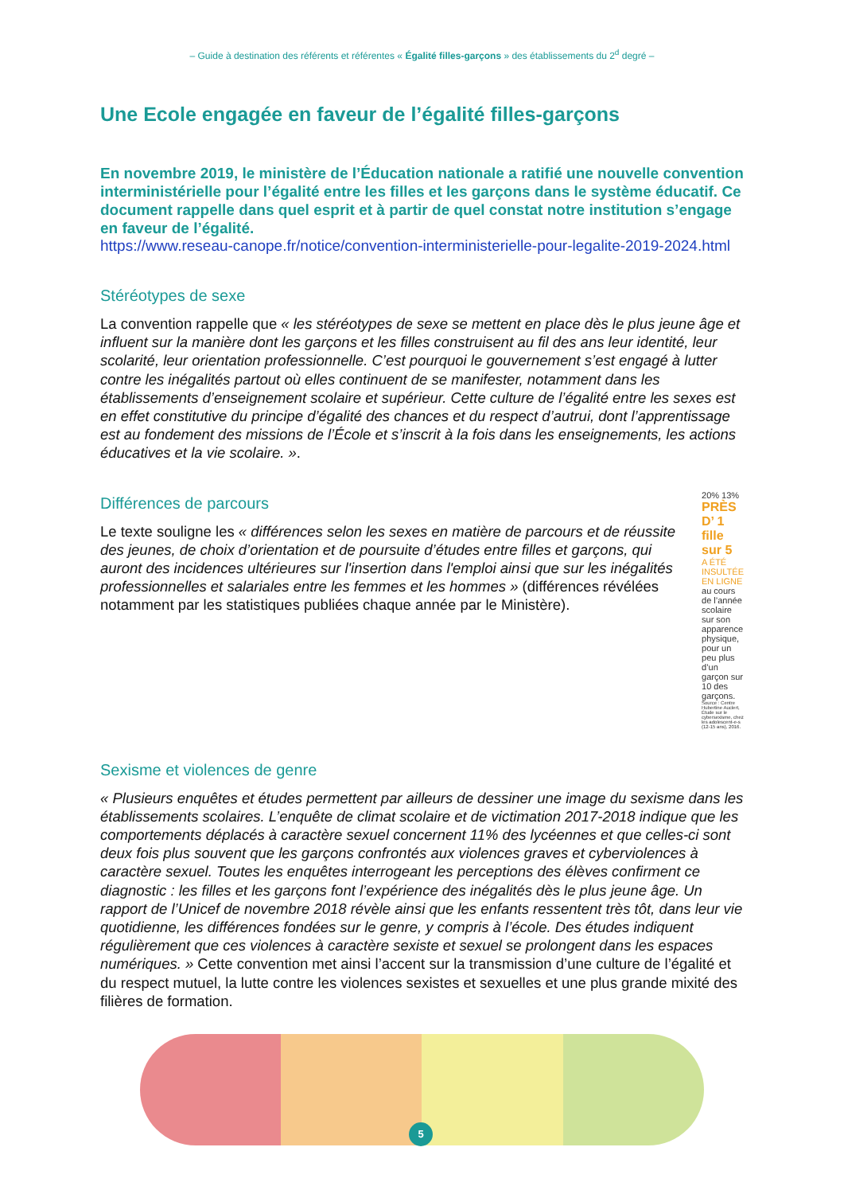– Guide à destination des référents et référentes « Égalité filles-garçons » des établissements du 2<sup>d</sup> degré –
Une Ecole engagée en faveur de l’égalité filles-garçons
En novembre 2019, le ministère de l’Éducation nationale a ratifié une nouvelle convention interministérielle pour l’égalité entre les filles et les garçons dans le système éducatif. Ce document rappelle dans quel esprit et à partir de quel constat notre institution s’engage en faveur de l’égalité.
https://www.reseau-canope.fr/notice/convention-interministerielle-pour-legalite-2019-2024.html
Stéréotypes de sexe
La convention rappelle que « les stéréotypes de sexe se mettent en place dès le plus jeune âge et influent sur la manière dont les garçons et les filles construisent au fil des ans leur identité, leur scolarité, leur orientation professionnelle. C’est pourquoi le gouvernement s’est engagé à lutter contre les inégalités partout où elles continuent de se manifester, notamment dans les établissements d’enseignement scolaire et supérieur. Cette culture de l’égalité entre les sexes est en effet constitutive du principe d’égalité des chances et du respect d’autrui, dont l’apprentissage est au fondement des missions de l’École et s’inscrit à la fois dans les enseignements, les actions éducatives et la vie scolaire. ».
Différences de parcours
Le texte souligne les « différences selon les sexes en matière de parcours et de réussite des jeunes, de choix d’orientation et de poursuite d’études entre filles et garçons, qui auront des incidences ultérieures sur l'insertion dans l'emploi ainsi que sur les inégalités professionnelles et salariales entre les femmes et les hommes » (différences révélées notamment par les statistiques publiées chaque année par le Ministère).
20% 13%
PRÈS D’ 1 fille sur 5
A ÉTÉ INSULTÉE EN LIGNE
au cours de l’année scolaire sur son apparence physique, pour un peu plus d’un garçon sur 10 des garçons.
Source : Centre Hubertine Auclert, Étude sur le cybersexisme, chez les adolescent-e-s (12-15 ans), 2016.
Sexisme et violences de genre
« Plusieurs enquêtes et études permettent par ailleurs de dessiner une image du sexisme dans les établissements scolaires. L’enquête de climat scolaire et de victimation 2017-2018 indique que les comportements déplacés à caractère sexuel concernent 11% des lycéennes et que celles-ci sont deux fois plus souvent que les garçons confrontés aux violences graves et cyberviolences à caractère sexuel. Toutes les enquêtes interrogeant les perceptions des élèves confirment ce diagnostic : les filles et les garçons font l’expérience des inégalités dès le plus jeune âge. Un rapport de l’Unicef de novembre 2018 révèle ainsi que les enfants ressentent très tôt, dans leur vie quotidienne, les différences fondées sur le genre, y compris à l’école. Des études indiquent régulièrement que ces violences à caractère sexiste et sexuel se prolongent dans les espaces numériques. » Cette convention met ainsi l’accent sur la transmission d’une culture de l’égalité et du respect mutuel, la lutte contre les violences sexistes et sexuelles et une plus grande mixité des filières de formation.
5